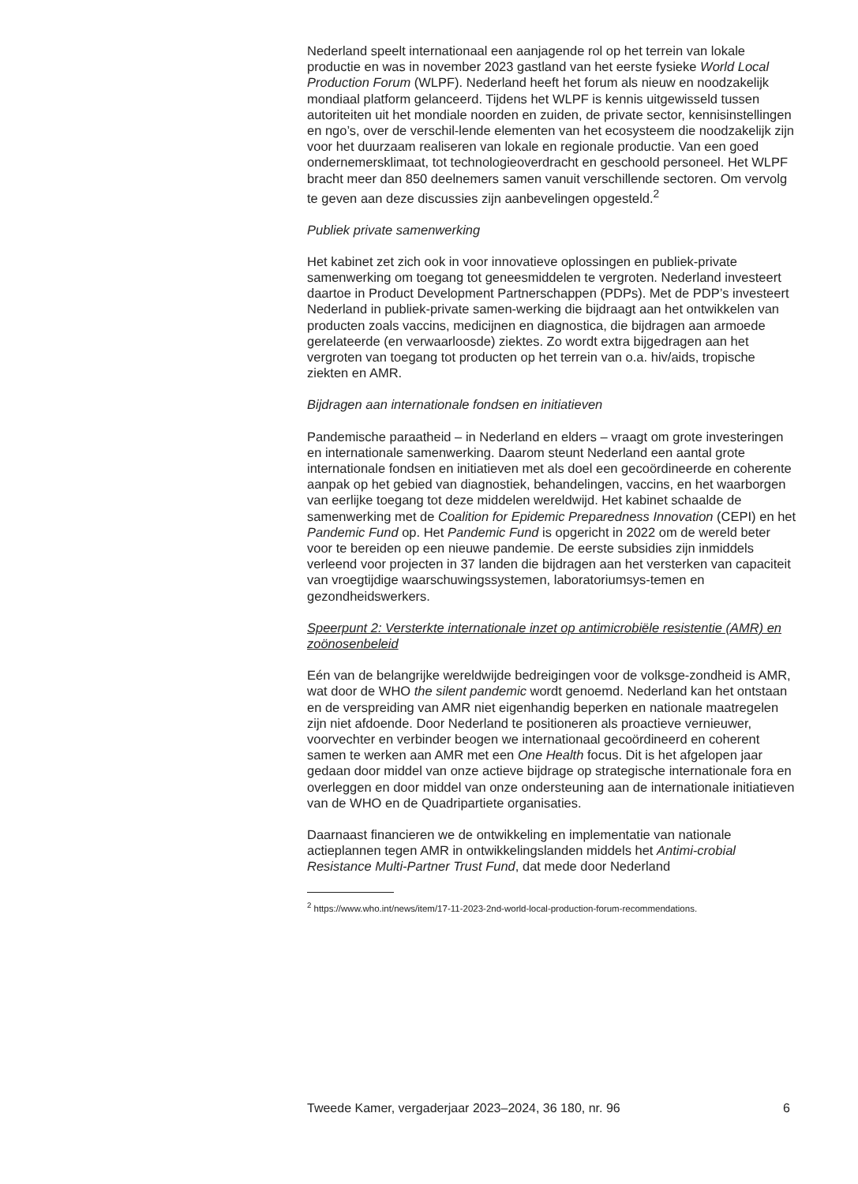Nederland speelt internationaal een aanjagende rol op het terrein van lokale productie en was in november 2023 gastland van het eerste fysieke World Local Production Forum (WLPF). Nederland heeft het forum als nieuw en noodzakelijk mondiaal platform gelanceerd. Tijdens het WLPF is kennis uitgewisseld tussen autoriteiten uit het mondiale noorden en zuiden, de private sector, kennisinstellingen en ngo’s, over de verschil-lende elementen van het ecosysteem die noodzakelijk zijn voor het duurzaam realiseren van lokale en regionale productie. Van een goed ondernemersklimaat, tot technologieoverdracht en geschoold personeel. Het WLPF bracht meer dan 850 deelnemers samen vanuit verschillende sectoren. Om vervolg te geven aan deze discussies zijn aanbevelingen opgesteld.<sup>2</sup>
Publiek private samenwerking
Het kabinet zet zich ook in voor innovatieve oplossingen en publiek-private samenwerking om toegang tot geneesmiddelen te vergroten. Nederland investeert daartoe in Product Development Partnerschappen (PDPs). Met de PDP’s investeert Nederland in publiek-private samen-werking die bijdraagt aan het ontwikkelen van producten zoals vaccins, medicijnen en diagnostica, die bijdragen aan armoede gerelateerde (en verwaarloosde) ziektes. Zo wordt extra bijgedragen aan het vergroten van toegang tot producten op het terrein van o.a. hiv/aids, tropische ziekten en AMR.
Bijdragen aan internationale fondsen en initiatieven
Pandemische paraatheid – in Nederland en elders – vraagt om grote investeringen en internationale samenwerking. Daarom steunt Nederland een aantal grote internationale fondsen en initiatieven met als doel een gecoördineerde en coherente aanpak op het gebied van diagnostiek, behandelingen, vaccins, en het waarborgen van eerlijke toegang tot deze middelen wereldwijd. Het kabinet schaalde de samenwerking met de Coalition for Epidemic Preparedness Innovation (CEPI) en het Pandemic Fund op. Het Pandemic Fund is opgericht in 2022 om de wereld beter voor te bereiden op een nieuwe pandemie. De eerste subsidies zijn inmiddels verleend voor projecten in 37 landen die bijdragen aan het versterken van capaciteit van vroegtijdige waarschuwingssystemen, laboratoriumsys-temen en gezondheidswerkers.
Speerpunt 2: Versterkte internationale inzet op antimicrobiële resistentie (AMR) en zoönosenbeleid
Eén van de belangrijke wereldwijde bedreigingen voor de volksge-zondheid is AMR, wat door de WHO the silent pandemic wordt genoemd. Nederland kan het ontstaan en de verspreiding van AMR niet eigenhandig beperken en nationale maatregelen zijn niet afdoende. Door Nederland te positioneren als proactieve vernieuwer, voorvechter en verbinder beogen we internationaal gecoördineerd en coherent samen te werken aan AMR met een One Health focus. Dit is het afgelopen jaar gedaan door middel van onze actieve bijdrage op strategische internationale fora en overleggen en door middel van onze ondersteuning aan de internationale initiatieven van de WHO en de Quadripartiete organisaties.
Daarnaast financieren we de ontwikkeling en implementatie van nationale actieplannen tegen AMR in ontwikkelingslanden middels het Antimi-crobial Resistance Multi-Partner Trust Fund, dat mede door Nederland
<sup>2</sup> https://www.who.int/news/item/17-11-2023-2nd-world-local-production-forum-recommendations.
Tweede Kamer, vergaderjaar 2023–2024, 36 180, nr. 96 6